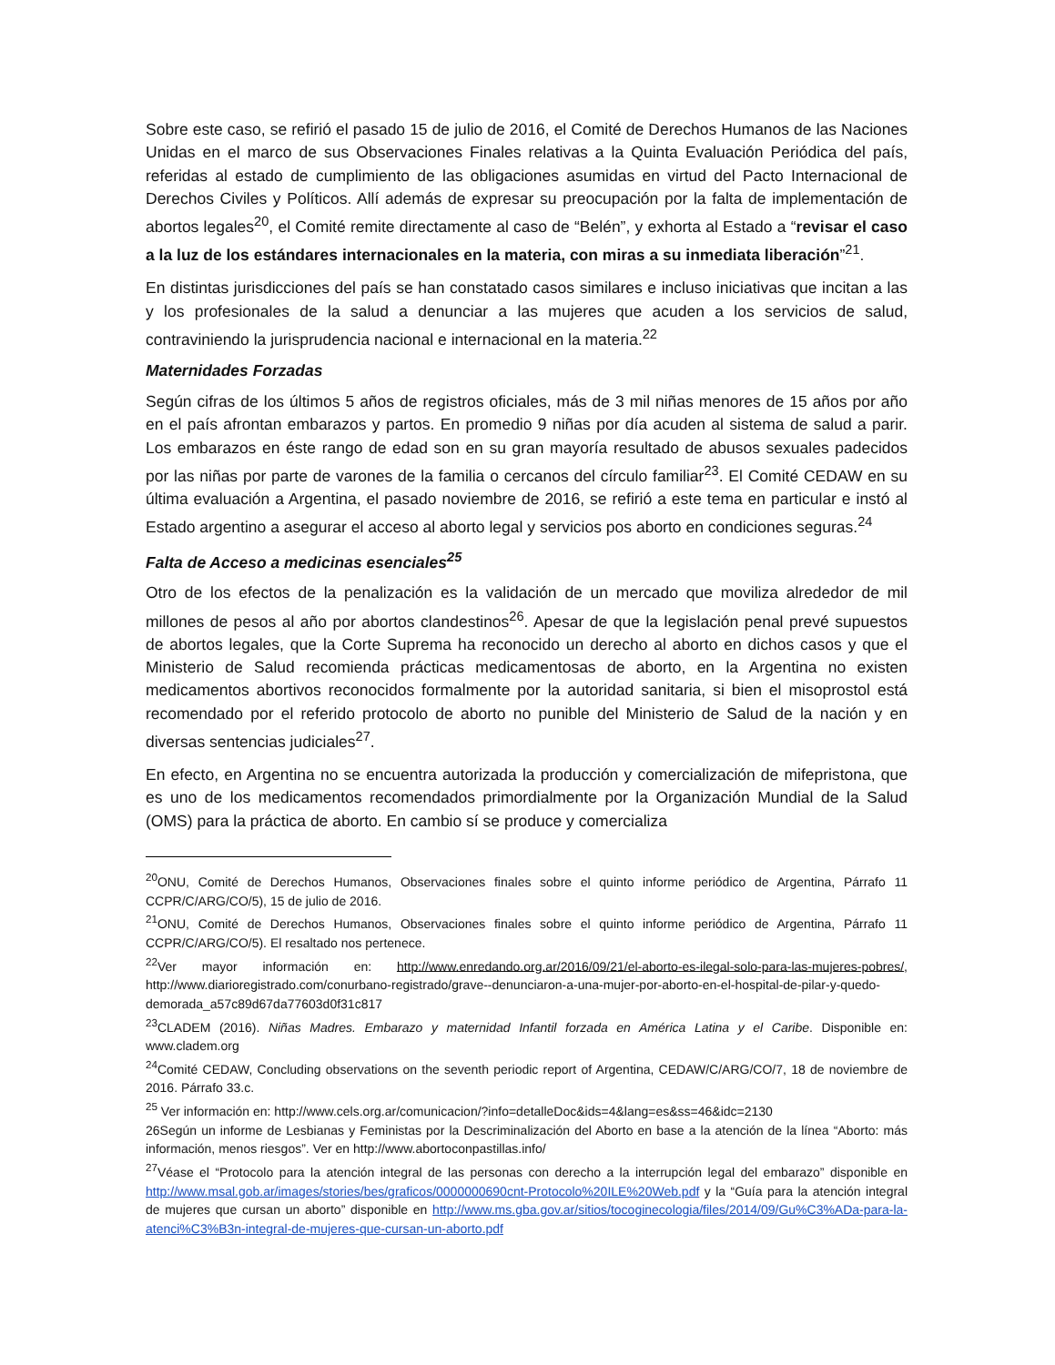Sobre este caso, se refirió el pasado 15 de julio de 2016, el Comité de Derechos Humanos de las Naciones Unidas en el marco de sus Observaciones Finales relativas a la Quinta Evaluación Periódica del país, referidas al estado de cumplimiento de las obligaciones asumidas en virtud del Pacto Internacional de Derechos Civiles y Políticos. Allí además de expresar su preocupación por la falta de implementación de abortos legales<sup>20</sup>, el Comité remite directamente al caso de “Belén”, y exhorta al Estado a “revisar el caso a la luz de los estándares internacionales en la materia, con miras a su inmediata liberación”<sup>21</sup>.
En distintas jurisdicciones del país se han constatado casos similares e incluso iniciativas que incitan a las y los profesionales de la salud a denunciar a las mujeres que acuden a los servicios de salud, contraviniendo la jurisprudencia nacional e internacional en la materia.<sup>22</sup>
Maternidades Forzadas
Según cifras de los últimos 5 años de registros oficiales, más de 3 mil niñas menores de 15 años por año en el país afrontan embarazos y partos. En promedio 9 niñas por día acuden al sistema de salud a parir. Los embarazos en éste rango de edad son en su gran mayoría resultado de abusos sexuales padecidos por las niñas por parte de varones de la familia o cercanos del círculo familiar<sup>23</sup>. El Comité CEDAW en su última evaluación a Argentina, el pasado noviembre de 2016, se refirió a este tema en particular e instó al Estado argentino a asegurar el acceso al aborto legal y servicios pos aborto en condiciones seguras.<sup>24</sup>
Falta de Acceso a medicinas esenciales<sup>25</sup>
Otro de los efectos de la penalización es la validación de un mercado que moviliza alrededor de mil millones de pesos al año por abortos clandestinos<sup>26</sup>. Apesar de que la legislación penal prevé supuestos de abortos legales, que la Corte Suprema ha reconocido un derecho al aborto en dichos casos y que el Ministerio de Salud recomienda prácticas medicamentosas de aborto, en la Argentina no existen medicamentos abortivos reconocidos formalmente por la autoridad sanitaria, si bien el misoprostol está recomendado por el referido protocolo de aborto no punible del Ministerio de Salud de la nación y en diversas sentencias judiciales<sup>27</sup>.
En efecto, en Argentina no se encuentra autorizada la producción y comercialización de mifepristona, que es uno de los medicamentos recomendados primordialmente por la Organización Mundial de la Salud (OMS) para la práctica de aborto. En cambio sí se produce y comercializa
<sup>20</sup>ONU, Comité de Derechos Humanos, Observaciones finales sobre el quinto informe periódico de Argentina, Párrafo 11 CCPR/C/ARG/CO/5), 15 de julio de 2016.
<sup>21</sup>ONU, Comité de Derechos Humanos, Observaciones finales sobre el quinto informe periódico de Argentina, Párrafo 11 CCPR/C/ARG/CO/5). El resaltado nos pertenece.
<sup>22</sup> Ver mayor información en: http://www.enredando.org.ar/2016/09/21/el-aborto-es-ilegal-solo-para-las-mujeres-pobres/, http://www.diarioregistrado.com/conurbano-registrado/grave--denunciaron-a-una-mujer-por-aborto-en-el-hospital-de-pilar-y-quedo-demorada_a57c89d67da77603d0f31c817
<sup>23</sup>CLADEM (2016). Niñas Madres. Embarazo y maternidad Infantil forzada en América Latina y el Caribe. Disponible en: www.cladem.org
<sup>24</sup> Comité CEDAW, Concluding observations on the seventh periodic report of Argentina, CEDAW/C/ARG/CO/7, 18 de noviembre de 2016. Párrafo 33.c.
<sup>25</sup> Ver información en: http://www.cels.org.ar/comunicacion/?info=detalleDoc&ids=4&lang=es&ss=46&idc=2130
26Según un informe de Lesbianas y Feministas por la Descriminalización del Aborto en base a la atención de la línea “Aborto: más información, menos riesgos”. Ver en http://www.abortoconpastillas.info/
<sup>27</sup>Véase el “Protocolo para la atención integral de las personas con derecho a la interrupción legal del embarazo” disponible en http://www.msal.gob.ar/images/stories/bes/graficos/0000000690cnt-Protocolo%20ILE%20Web.pdf y la “Guía para la atención integral de mujeres que cursan un aborto” disponible en http://www.ms.gba.gov.ar/sitios/tocoginecologia/files/2014/09/Gu%C3%ADa-para-la-atenci%C3%B3n-integral-de-mujeres-que-cursan-un-aborto.pdf